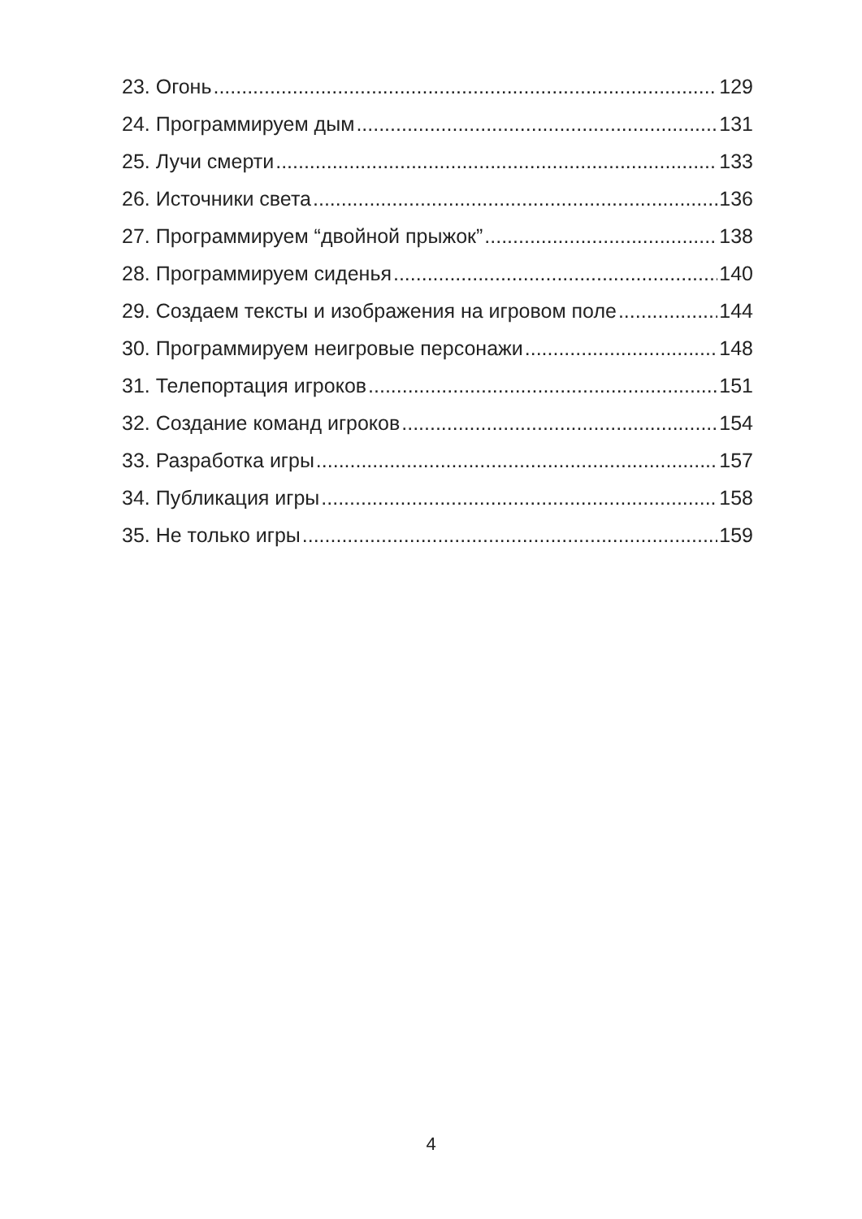23. Огонь 129
24. Программируем дым 131
25. Лучи смерти 133
26. Источники света 136
27. Программируем “двойной прыжок” 138
28. Программируем сиденья 140
29. Создаем тексты и изображения на игровом поле 144
30. Программируем неигровые персонажи 148
31. Телепортация игроков 151
32. Создание команд игроков 154
33. Разработка игры 157
34. Публикация игры 158
35. Не только игры 159
4